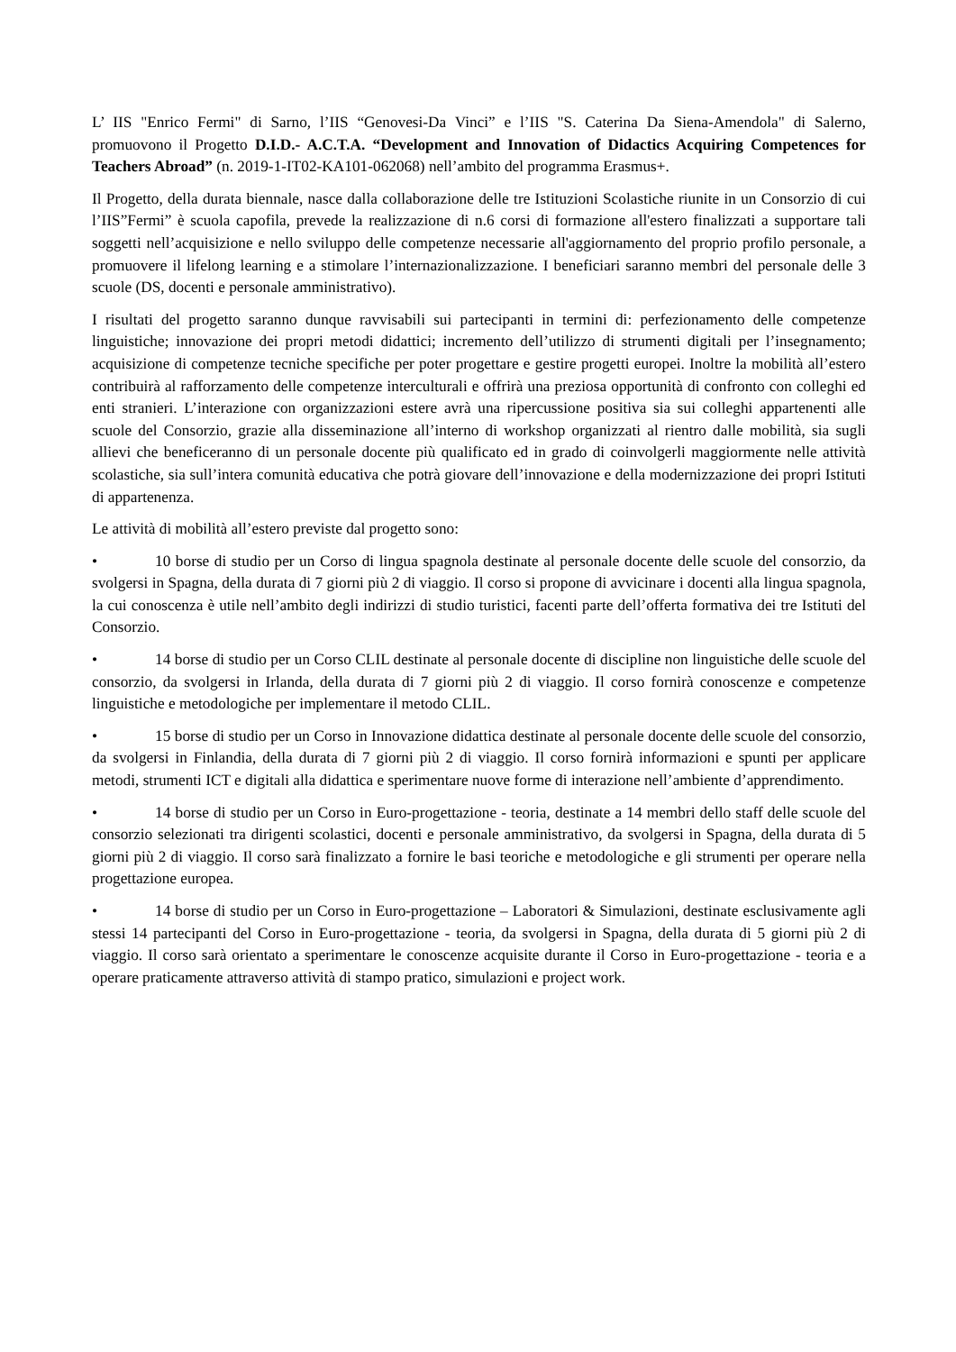L’ IIS "Enrico Fermi" di Sarno, l’IIS “Genovesi-Da Vinci” e l’IIS "S. Caterina Da Siena-Amendola" di Salerno, promuovono il Progetto D.I.D.- A.C.T.A. “Development and Innovation of Didactics Acquiring Competences for Teachers Abroad” (n. 2019-1-IT02-KA101-062068) nell’ambito del programma Erasmus+.
Il Progetto, della durata biennale, nasce dalla collaborazione delle tre Istituzioni Scolastiche riunite in un Consorzio di cui l’IIS”Fermi” è scuola capofila, prevede la realizzazione di n.6 corsi di formazione all'estero finalizzati a supportare tali soggetti nell’acquisizione e nello sviluppo delle competenze necessarie all'aggiornamento del proprio profilo personale, a promuovere il lifelong learning e a stimolare l’internazionalizzazione. I beneficiari saranno membri del personale delle 3 scuole (DS, docenti e personale amministrativo).
I risultati del progetto saranno dunque ravvisabili sui partecipanti in termini di: perfezionamento delle competenze linguistiche; innovazione dei propri metodi didattici; incremento dell’utilizzo di strumenti digitali per l’insegnamento; acquisizione di competenze tecniche specifiche per poter progettare e gestire progetti europei. Inoltre la mobilità all’estero contribuirà al rafforzamento delle competenze interculturali e offrirà una preziosa opportunità di confronto con colleghi ed enti stranieri. L’interazione con organizzazioni estere avrà una ripercussione positiva sia sui colleghi appartenenti alle scuole del Consorzio, grazie alla disseminazione all’interno di workshop organizzati al rientro dalle mobilità, sia sugli allievi che beneficeranno di un personale docente più qualificato ed in grado di coinvolgerli maggiormente nelle attività scolastiche, sia sull’intera comunità educativa che potrà giovare dell’innovazione e della modernizzazione dei propri Istituti di appartenenza.
Le attività di mobilità all’estero previste dal progetto sono:
• 10 borse di studio per un Corso di lingua spagnola destinate al personale docente delle scuole del consorzio, da svolgersi in Spagna, della durata di 7 giorni più 2 di viaggio. Il corso si propone di avvicinare i docenti alla lingua spagnola, la cui conoscenza è utile nell’ambito degli indirizzi di studio turistici, facenti parte dell’offerta formativa dei tre Istituti del Consorzio.
• 14 borse di studio per un Corso CLIL destinate al personale docente di discipline non linguistiche delle scuole del consorzio, da svolgersi in Irlanda, della durata di 7 giorni più 2 di viaggio. Il corso fornirà conoscenze e competenze linguistiche e metodologiche per implementare il metodo CLIL.
• 15 borse di studio per un Corso in Innovazione didattica destinate al personale docente delle scuole del consorzio, da svolgersi in Finlandia, della durata di 7 giorni più 2 di viaggio. Il corso fornirà informazioni e spunti per applicare metodi, strumenti ICT e digitali alla didattica e sperimentare nuove forme di interazione nell’ambiente d’apprendimento.
• 14 borse di studio per un Corso in Euro-progettazione - teoria, destinate a 14 membri dello staff delle scuole del consorzio selezionati tra dirigenti scolastici, docenti e personale amministrativo, da svolgersi in Spagna, della durata di 5 giorni più 2 di viaggio. Il corso sarà finalizzato a fornire le basi teoriche e metodologiche e gli strumenti per operare nella progettazione europea.
• 14 borse di studio per un Corso in Euro-progettazione – Laboratori & Simulazioni, destinate esclusivamente agli stessi 14 partecipanti del Corso in Euro-progettazione - teoria, da svolgersi in Spagna, della durata di 5 giorni più 2 di viaggio. Il corso sarà orientato a sperimentare le conoscenze acquisite durante il Corso in Euro-progettazione - teoria e a operare praticamente attraverso attività di stampo pratico, simulazioni e project work.